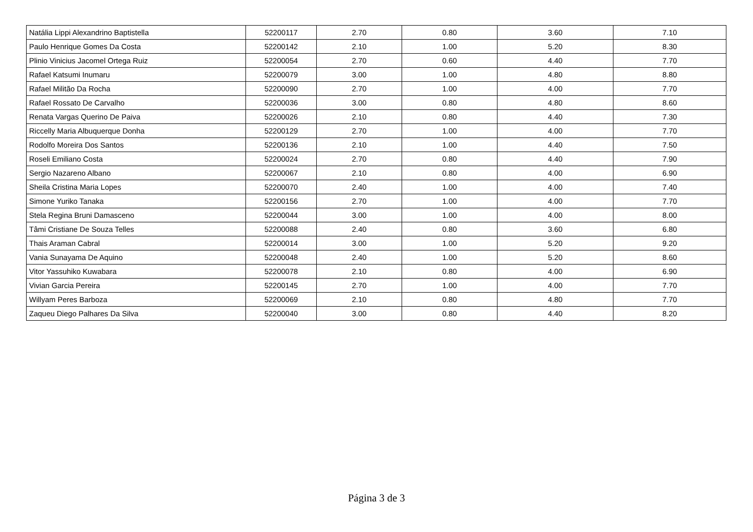| Natália Lippi Alexandrino Baptistella | 52200117 | 2.70 | 0.80 | 3.60 | 7.10 |
| Paulo Henrique Gomes Da Costa | 52200142 | 2.10 | 1.00 | 5.20 | 8.30 |
| Plinio Vinicius Jacomel Ortega Ruiz | 52200054 | 2.70 | 0.60 | 4.40 | 7.70 |
| Rafael Katsumi Inumaru | 52200079 | 3.00 | 1.00 | 4.80 | 8.80 |
| Rafael Militão Da Rocha | 52200090 | 2.70 | 1.00 | 4.00 | 7.70 |
| Rafael Rossato De Carvalho | 52200036 | 3.00 | 0.80 | 4.80 | 8.60 |
| Renata Vargas Querino De Paiva | 52200026 | 2.10 | 0.80 | 4.40 | 7.30 |
| Riccelly Maria Albuquerque Donha | 52200129 | 2.70 | 1.00 | 4.00 | 7.70 |
| Rodolfo Moreira Dos Santos | 52200136 | 2.10 | 1.00 | 4.40 | 7.50 |
| Roseli Emiliano Costa | 52200024 | 2.70 | 0.80 | 4.40 | 7.90 |
| Sergio Nazareno Albano | 52200067 | 2.10 | 0.80 | 4.00 | 6.90 |
| Sheila Cristina Maria Lopes | 52200070 | 2.40 | 1.00 | 4.00 | 7.40 |
| Simone Yuriko Tanaka | 52200156 | 2.70 | 1.00 | 4.00 | 7.70 |
| Stela Regina Bruni Damasceno | 52200044 | 3.00 | 1.00 | 4.00 | 8.00 |
| Tâmi Cristiane De Souza Telles | 52200088 | 2.40 | 0.80 | 3.60 | 6.80 |
| Thais Araman Cabral | 52200014 | 3.00 | 1.00 | 5.20 | 9.20 |
| Vania Sunayama De Aquino | 52200048 | 2.40 | 1.00 | 5.20 | 8.60 |
| Vitor Yassuhiko Kuwabara | 52200078 | 2.10 | 0.80 | 4.00 | 6.90 |
| Vivian Garcia Pereira | 52200145 | 2.70 | 1.00 | 4.00 | 7.70 |
| Willyam Peres Barboza | 52200069 | 2.10 | 0.80 | 4.80 | 7.70 |
| Zaqueu Diego Palhares Da Silva | 52200040 | 3.00 | 0.80 | 4.40 | 8.20 |
Página 3 de 3